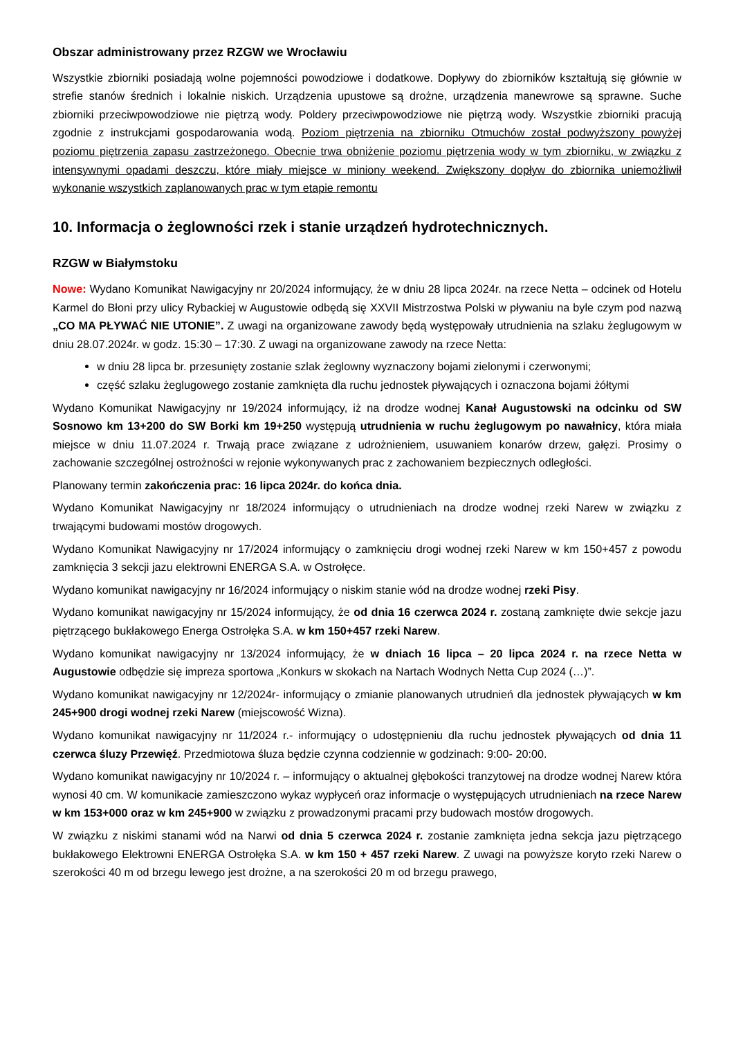Obszar administrowany przez RZGW we Wrocławiu
Wszystkie zbiorniki posiadają wolne pojemności powodziowe i dodatkowe. Dopływy do zbiorników kształtują się głównie w strefie stanów średnich i lokalnie niskich. Urządzenia upustowe są drożne, urządzenia manewrowe są sprawne. Suche zbiorniki przeciwpowodziowe nie piętrzą wody. Poldery przeciwpowodziowe nie piętrzą wody. Wszystkie zbiorniki pracują zgodnie z instrukcjami gospodarowania wodą. Poziom piętrzenia na zbiorniku Otmuchów został podwyższony powyżej poziomu piętrzenia zapasu zastrzeżonego. Obecnie trwa obniżenie poziomu piętrzenia wody w tym zbiorniku, w związku z intensywnymi opadami deszczu, które miały miejsce w miniony weekend. Zwiększony dopływ do zbiornika uniemożliwił wykonanie wszystkich zaplanowanych prac w tym etapie remontu
10. Informacja o żeglowności rzek i stanie urządzeń hydrotechnicznych.
RZGW w Białymstoku
Nowe: Wydano Komunikat Nawigacyjny nr 20/2024 informujący, że w dniu 28 lipca 2024r. na rzece Netta – odcinek od Hotelu Karmel do Błoni przy ulicy Rybackiej w Augustowie odbędą się XXVII Mistrzostwa Polski w pływaniu na byle czym pod nazwą „CO MA PŁYWAĆ NIE UTONIE”. Z uwagi na organizowane zawody będą występowały utrudnienia na szlaku żeglugowym w dniu 28.07.2024r. w godz. 15:30 – 17:30. Z uwagi na organizowane zawody na rzece Netta:
w dniu 28 lipca br. przesunięty zostanie szlak żeglowny wyznaczony bojami zielonymi i czerwonymi;
część szlaku żeglugowego zostanie zamknięta dla ruchu jednostek pływających i oznaczona bojami żółtymi
Wydano Komunikat Nawigacyjny nr 19/2024 informujący, iż na drodze wodnej Kanał Augustowski na odcinku od SW Sosnowo km 13+200 do SW Borki km 19+250 występują utrudnienia w ruchu żeglugowym po nawałnicy, która miała miejsce w dniu 11.07.2024 r. Trwają prace związane z udrożnieniem, usuwaniem konarów drzew, gałęzi. Prosimy o zachowanie szczególnej ostrożności w rejonie wykonywanych prac z zachowaniem bezpiecznych odległości.
Planowany termin zakończenia prac: 16 lipca 2024r. do końca dnia.
Wydano Komunikat Nawigacyjny nr 18/2024 informujący o utrudnieniach na drodze wodnej rzeki Narew w związku z trwającymi budowami mostów drogowych.
Wydano Komunikat Nawigacyjny nr 17/2024 informujący o zamknięciu drogi wodnej rzeki Narew w km 150+457 z powodu zamknięcia 3 sekcji jazu elektrowni ENERGA S.A. w Ostrołęce.
Wydano komunikat nawigacyjny nr 16/2024 informujący o niskim stanie wód na drodze wodnej rzeki Pisy.
Wydano komunikat nawigacyjny nr 15/2024 informujący, że od dnia 16 czerwca 2024 r. zostaną zamknięte dwie sekcje jazu piętrzącego bukłakowego Energa Ostrołęka S.A. w km 150+457 rzeki Narew.
Wydano komunikat nawigacyjny nr 13/2024 informujący, że w dniach 16 lipca – 20 lipca 2024 r. na rzece Netta w Augustowie odbędzie się impreza sportowa „Konkurs w skokach na Nartach Wodnych Netta Cup 2024 (…)”.
Wydano komunikat nawigacyjny nr 12/2024r- informujący o zmianie planowanych utrudnień dla jednostek pływających w km 245+900 drogi wodnej rzeki Narew (miejscowość Wizna).
Wydano komunikat nawigacyjny nr 11/2024 r.- informujący o udostępnieniu dla ruchu jednostek pływających od dnia 11 czerwca śluzy Przewięź. Przedmiotowa śluza będzie czynna codziennie w godzinach: 9:00- 20:00.
Wydano komunikat nawigacyjny nr 10/2024 r. – informujący o aktualnej głębokości tranzytowej na drodze wodnej Narew która wynosi 40 cm. W komunikacie zamieszczono wykaz wypłyceń oraz informacje o występujących utrudnieniach na rzece Narew w km 153+000 oraz w km 245+900 w związku z prowadzonymi pracami przy budowach mostów drogowych.
W związku z niskimi stanami wód na Narwi od dnia 5 czerwca 2024 r. zostanie zamknięta jedna sekcja jazu piętrzącego bukłakowego Elektrowni ENERGA Ostrołęka S.A. w km 150 + 457 rzeki Narew. Z uwagi na powyższe koryto rzeki Narew o szerokości 40 m od brzegu lewego jest drożne, a na szerokości 20 m od brzegu prawego,